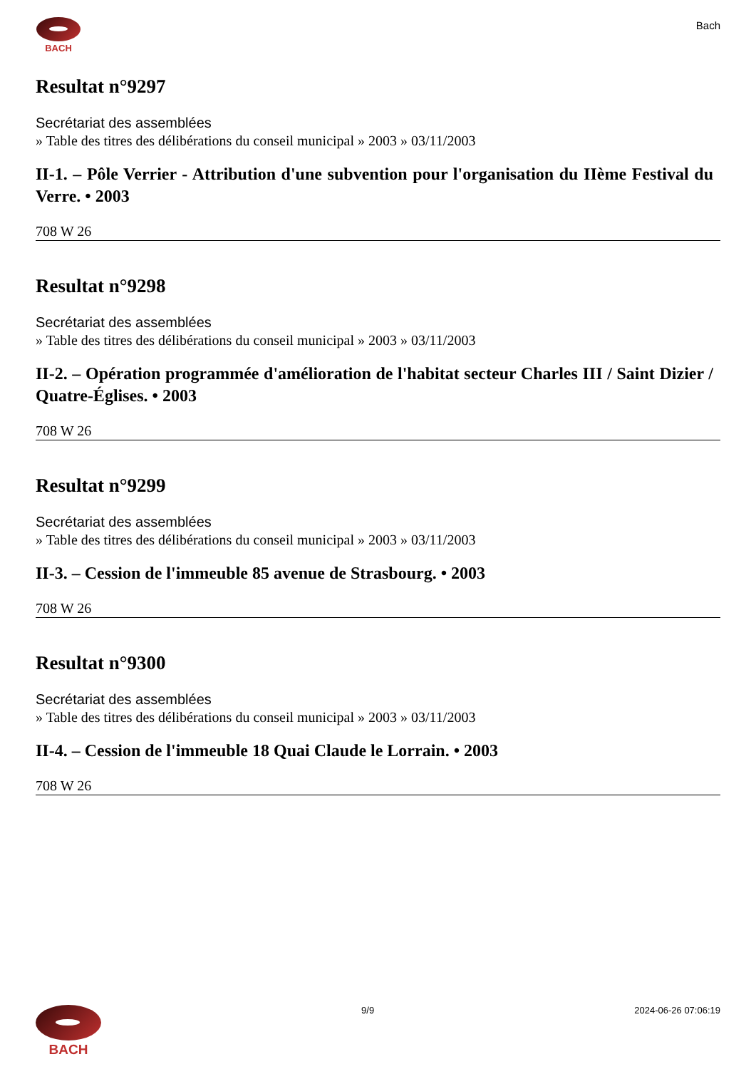BACH
Bach
Resultat n°9297
Secrétariat des assemblées
» Table des titres des délibérations du conseil municipal » 2003 » 03/11/2003
II-1. – Pôle Verrier - Attribution d'une subvention pour l'organisation du IIème Festival du Verre. • 2003
708 W 26
Resultat n°9298
Secrétariat des assemblées
» Table des titres des délibérations du conseil municipal » 2003 » 03/11/2003
II-2. – Opération programmée d'amélioration de l'habitat secteur Charles III / Saint Dizier / Quatre-Églises. • 2003
708 W 26
Resultat n°9299
Secrétariat des assemblées
» Table des titres des délibérations du conseil municipal » 2003 » 03/11/2003
II-3. – Cession de l'immeuble 85 avenue de Strasbourg. • 2003
708 W 26
Resultat n°9300
Secrétariat des assemblées
» Table des titres des délibérations du conseil municipal » 2003 » 03/11/2003
II-4. – Cession de l'immeuble 18 Quai Claude le Lorrain. • 2003
708 W 26
BACH
9/9 2024-06-26 07:06:19